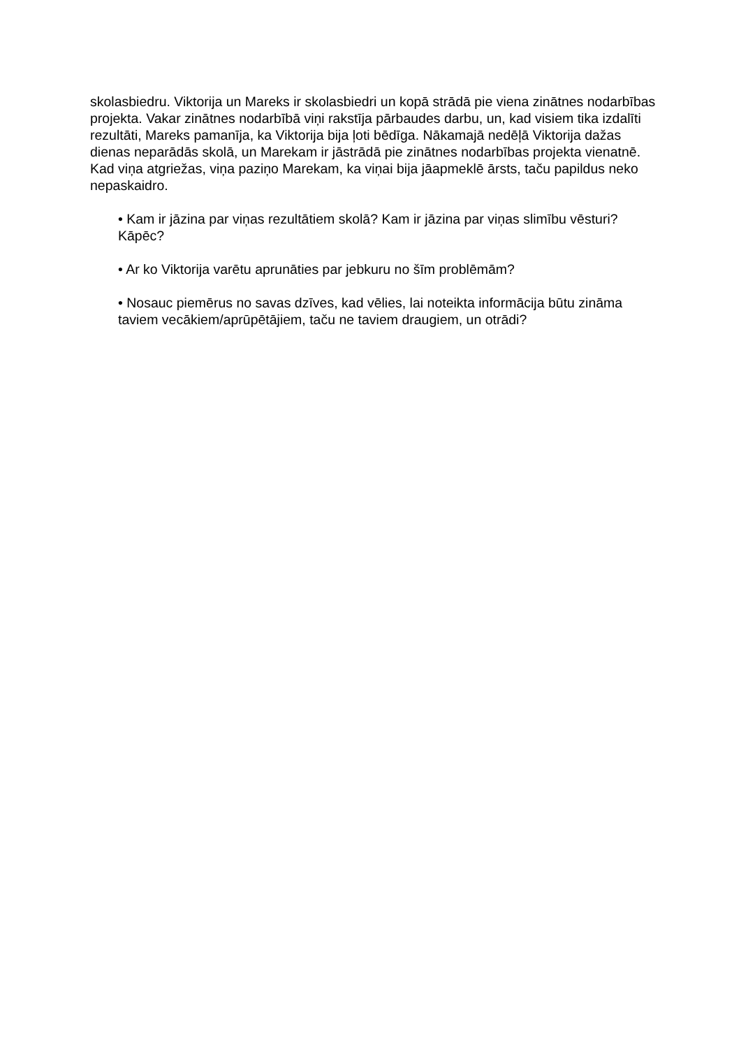skolasbiedru. Viktorija un Mareks ir skolasbiedri un kopā strādā pie viena zinātnes nodarbības projekta. Vakar zinātnes nodarbībā viņi rakstīja pārbaudes darbu, un, kad visiem tika izdalīti rezultāti, Mareks pamanīja, ka Viktorija bija ļoti bēdīga. Nākamajā nedēļā Viktorija dažas dienas neparādās skolā, un Marekam ir jāstrādā pie zinātnes nodarbības projekta vienatnē. Kad viņa atgriežas, viņa paziņo Marekam, ka viņai bija jāapmeklē ārsts, taču papildus neko nepaskaidro.
• Kam ir jāzina par viņas rezultātiem skolā? Kam ir jāzina par viņas slimību vēsturi? Kāpēc?
• Ar ko Viktorija varētu aprunāties par jebkuru no šīm problēmām?
• Nosauc piemērus no savas dzīves, kad vēlies, lai noteikta informācija būtu zināma taviem vecākiem/aprūpētājiem, taču ne taviem draugiem, un otrādi?